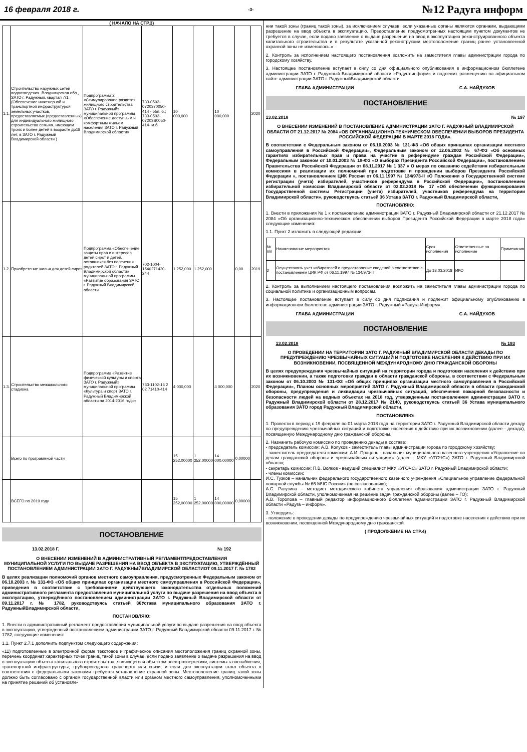16 февраля 2018 г. -3- №12 Радуга информ
( НАЧАЛО НА СТР.3)
| 1.1. | Строительство наружных сетей водоотведения. Владимирская обл., ЗАТО г. Радужный, квартал 7/1. (Обеспечение инженерной и транспортной инфраструктурой земельных участков, предоставляемых (предоставленных) для индивидуального жилищного строительства семьям, имеющим троих и более детей в возрасте до18 лет, в ЗАТО г. Радужный Владимирской области ) | Подпрограмма 2 «Стимулирование развития жилищного строительства ЗАТО г. Радужный» муниципальной программы «Обеспечение доступным и комфортным жильем населения ЗАТО г. Радужный Владимирской области» | 733-0502-0720370050-414 - обл. б.; 733-0502-07203S0050-414- м.б. | 10 000,000 | | 10 000,000 | | 2020 |
| 1.2. | Приобретение жилья для детей сирот | Подпрограмма «Обеспечение защиты прав и интересов детей сирот и детей, оставшихся без попечения родителей ЗАТО г. Радужный Владимирской области» муниципальной программы «Развитие образования ЗАТО г. Радужный Владимирской области | 702-1004-1540271420-244 | 1 252,000 | 1 252,000 | | 0,00 | 2019 |
| 1.3. | Строительство межшкольного стадиона | Подпрограмма «Развитие физической культуры и спорта ЗАТО г. Радужный» муниципальной программы «Культура и спорт ЗАТО г. Радужный Владимирской области на 2014-2016 годы» | 733-1102-16 2 02 71410-414 | 4 000,000 | | 4 000,000 | | 2020 |
| | Всего по программной части | | | 15 252,00000 | 1 252,00000 | 14 000,00000 | 0,00000 | |
| | ВСЕГО по 2019 году | | | 15 252,00000 | 1 252,00000 | 14 000,00000 | 0,00000 | |
ПОСТАНОВЛЕНИЕ
13.02.2018 Г. № 192
О ВНЕСЕНИИ ИЗМЕНЕНИЙ В АДМИНИСТРАТИВНЫЙ РЕГЛАМЕНТПРЕДОСТАВЛЕНИЯ
МУНИЦИПАЛЬНОЙ УСЛУГИ ПО ВЫДАЧЕ РАЗРЕШЕНИЯ НА ВВОД ОБЪЕКТА В ЭКСПЛУАТАЦИЮ, УТВЕРЖДЁННЫЙ ПОСТАНОВЛЕНИЕМ АДМИНИСТРАЦИИ ЗАТО Г. РАДУЖНЫЙВЛАДИМИРСКОЙ ОБЛАСТИОТ 09.11.2017 Г. № 1782
В целях реализации полномочий органов местного самоуправления, предусмотренных Федеральным законом от 06.10.2003 г. № 131-ФЗ «Об общих принципах организации местного самоуправления в Российской Федерации», приведения в соответствие с требованиями действующего законодательства отдельных положений административного регламента предоставления муниципальной услуги по выдаче разрешения на ввод объекта в эксплуатацию, утверждённого постановлением администрации ЗАТО г. Радужный Владимирской области от 09.11.2017 г. № 1782, руководствуясь статьей 36Устава муниципального образования ЗАТО г. РадужныйВладимирской области,
ПОСТАНОВЛЯЮ:
1. Внести в административный регламент предоставления муниципальной услуги по выдаче разрешения на ввод объекта в эксплуатацию, утвержденный постановлением администрации ЗАТО г. Радужный Владимирской области 09.11.2017 г. № 1782, следующие изменения:
1.1. Пункт 2.7.1 дополнить подпунктом следующего содержания:
«11) подготовленные в электронной форме текстовое и графическое описания местоположения границ охранной зоны, перечень координат характерных точек границ такой зоны в случае, если подано заявление о выдаче разрешения на ввод в эксплуатацию объекта капитального строительства, являющегося объектом электроэнергетики, системы газоснабжения, транспортной инфраструктуры, трубопроводного транспорта или связи, и если для эксплуатации этого объекта в соответствии с федеральными законами требуется установление охранной зоны. Местоположение границ такой зоны должно быть согласовано с органом государственной власти или органом местного самоуправления, уполномоченными на принятие решений об установле-
нии такой зоны (границ такой зоны), за исключением случаев, если указанные органы являются органами, выдающими разрешение на ввод объекта в эксплуатацию. Предоставление предусмотренных настоящим пунктом документов не требуется в случае, если подано заявление о выдаче разрешения на ввод в эксплуатацию реконструированного объекта капитального строительства и в результате указанной реконструкции местоположение границ ранее установленной охранной зоны не изменилось.»
2. Контроль за исполнением настоящего постановления возложить на заместителя главы администрации города по городскому хозяйству.
3. Настоящее постановление вступает в силу со дня официального опубликования в информационном бюллетене администрации ЗАТО г. Радужный Владимирской области «Радуга-информ» и подлежит размещению на официальном сайте администрации ЗАТО г. РадужныйВладимирской области.
ГЛАВА АДМИНИСТРАЦИИ С.А. НАЙДУХОВ
ПОСТАНОВЛЕНИЕ
13.02.2018 № 197
О ВНЕСЕНИИ ИЗМЕНЕНИЙ В ПОСТАНОВЛЕНИЕ АДМИНИСТРАЦИИ ЗАТО Г. РАДУЖНЫЙ ВЛАДИМИРСКОЙ ОБЛАСТИ ОТ 21.12.2017 № 2084 «ОБ ОРГАНИЗАЦИОННО-ТЕХНИЧЕСКОМ ОБЕСПЕЧЕНИИ ВЫБОРОВ ПРЕЗИДЕНТА РОССИЙСКОЙ ФЕДЕРАЦИИ В МАРТЕ 2018 ГОДА».
В соответствии с Федеральным законом от 06.10.2003 № 131-ФЗ «Об общих принципах организации местного самоуправления в Российской Федерации», Федеральным законом от 12.06.2002 № 67-ФЗ «Об основных гарантиях избирательных прав и права на участие в референдуме граждан Российской Федерации», Федеральным законом от 10.01.2003 № 19-ФЗ «О выборах Президента Российской Федерации», постановлением Правительства Российской Федерации от 08.11.2017 № 1 337 « О мерах по оказанию содействия избирательным комиссиям в реализации их полномочий при подготовке и проведении выборов Президента Российской Федерации », постановлением ЦИК России от 06.11.1997 № 134/973-II «О Положении о Государственной системе регистрации (учета) избирателей, участников референдума в Российской Федерации», постановлением избирательной комиссии Владимирской области от 02.02.2018 № 17 «Об обеспечении функционирования Государственной системы Регистрации (учета) избирателей, участников референдума на территории Владимирской области», руководствуясь статьей 36 Устава ЗАТО г. Радужный Владимирской области,
ПОСТАНОВЛЯЮ:
1. Внести в приложения № 1 к постановлению администрации ЗАТО г. Радужный Владимирской области от 21.12.2017 № 2084 «Об организационно-техническом обеспечении выборов Президента Российской Федерации в марте 2018 года» следующие изменения:
1.1. Пункт 2 изложить в следующей редакции:
| № п/п | Наименование мероприятия | Срок исполнения | Ответственные за исполнение | Примечания |
| --- | --- | --- | --- | --- |
| 2 | Осуществлять учет избирателей и предоставление сведений в соответствии с постановлением ЦИК РФ от 06.11.1997 № 134/973-II | До 18.03.2018 | ИКО | |
2. Контроль за выполнением настоящего постановления возложить на заместителя главы администрации города по социальной политике и организационным вопросам.
3. Настоящее постановление вступает в силу со дня подписания и подлежит официальному опубликованию в информационном бюллетене администрации ЗАТО г. Радужный «Радуга-Информ».
ГЛАВА АДМИНИСТРАЦИИ С.А. НАЙДУХОВ
ПОСТАНОВЛЕНИЕ
13.02.2018 № 193
О ПРОВЕДЕНИИ НА ТЕРРИТОРИИ ЗАТО Г. РАДУЖНЫЙ ВЛАДИМИРСКОЙ ОБЛАСТИ ДЕКАДЫ ПО ПРЕДУПРЕЖДЕНИЮ ЧРЕЗВЫЧАЙНЫХ СИТУАЦИЙ И ПОДГОТОВКЕ НАСЕЛЕНИЯ К ДЕЙСТВИЮ ПРИ ИХ ВОЗНИКНОВЕНИИ, ПОСВЯЩЕННОЙ МЕЖДУНАРОДНОМУ ДНЮ ГРАЖДАНСКОЙ ОБОРОНЫ
В целях предупреждения чрезвычайных ситуаций на территории города и подготовки населения к действию при их возникновении, а также подготовки граждан в области гражданской обороны, в соответствии с Федеральным законом от 06.10.2003 № 131-ФЗ «Об общих принципах организации местного самоуправления в Российской Федерации», Планом основных мероприятий ЗАТО г. Радужный Владимирской области в области гражданской обороны, предупреждения и ликвидации чрезвычайных ситуаций, обеспечения пожарной безопасности и безопасности людей на водных объектах на 2018 год, утвержденным постановлением администрации ЗАТО г. Радужный Владимирской области от 28.12.2017 № 2140, руководствуясь статьей 36 Устава муниципального образования ЗАТО город Радужный Владимирской области,
ПОСТАНОВЛЯЮ:
1. Провести в период с 19 февраля по 01 марта 2018 года на территории ЗАТО г. Радужный Владимирской области декаду по предупреждению чрезвычайных ситуаций и подготовке населения к действию при их возникновении (далее - декада), посвященную Международному дню гражданской обороны.
2. Назначить рабочую комиссию по проведению декады в составе:
- председатель комиссии: А.В. Колуков - заместитель главы администрации города по городскому хозяйству;
- заместитель председателя комиссии: А.И. Працонь - начальник муниципального казенного учреждения «Управление по делам гражданской обороны и чрезвычайным ситуациям» (далее - МКУ «УГОЧС») ЗАТО г. Радужный Владимирской области;
- секретарь комиссии: П.В. Волков - ведущий специалист МКУ «УГОЧС» ЗАТО г. Радужный Владимирской области;
- члены комиссии:
И.С. Тузков – начальник федерального государственного казенного учреждения «Специальное управление федеральной пожарной службы № 66 МЧС России» (по согласованию);
А.С. Рагузина – методист методического кабинета управления образования администрации ЗАТО г. Радужный Владимирской области, уполномоченная на решение задач гражданской обороны (далее – ГО);
А.В. Торопова – главный редактор информационного бюллетеня администрации ЗАТО г. Радужный Владимирской области «Радуга – информ».
3. Утвердить:
- положение о проведении декады по предупреждению чрезвычайных ситуаций и подготовке населения к действию при их возникновении, посвященной Международному дню гражданской
( ПРОДОЛЖЕНИЕ НА СТР.4)